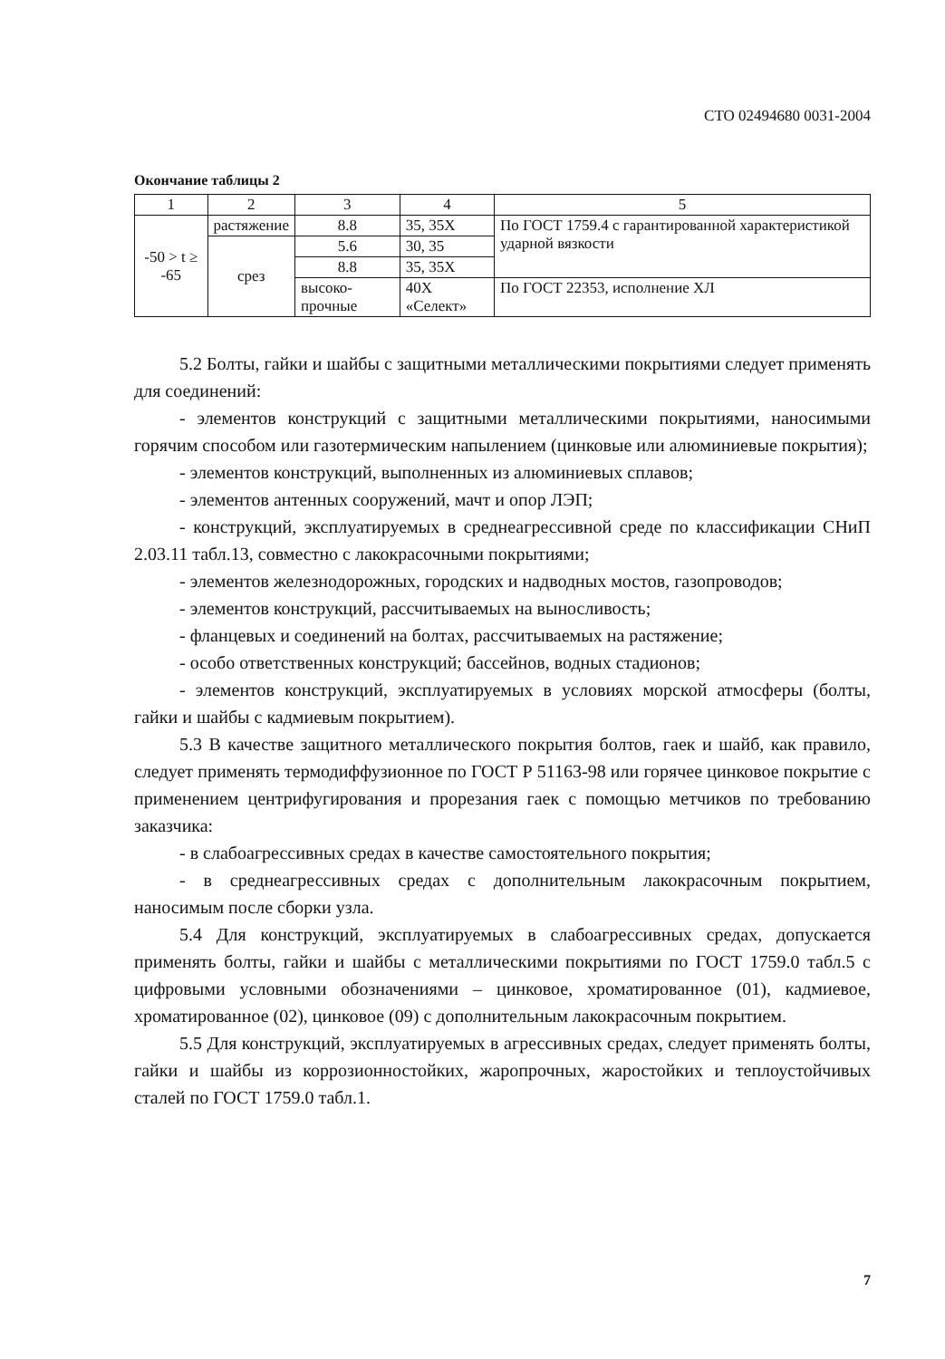СТО 02494680 0031-2004
Окончание таблицы 2
| 1 | 2 | 3 | 4 | 5 |
| --- | --- | --- | --- | --- |
| -50 > t ≥ -65 | растяжение | 8.8 | 35, 35Х | По ГОСТ 1759.4 с гарантированной характеристикой ударной вязкости |
| | срез | 5.6 | 30, 35 | |
| | | 8.8 | 35, 35Х | |
| | | высоко-прочные | 40Х «Селект» | По ГОСТ 22353, исполнение ХЛ |
5.2 Болты, гайки и шайбы с защитными металлическими покрытиями следует применять для соединений:
- элементов конструкций с защитными металлическими покрытиями, наносимыми горячим способом или газотермическим напылением (цинковые или алюминиевые покрытия);
- элементов конструкций, выполненных из алюминиевых сплавов;
- элементов антенных сооружений, мачт и опор ЛЭП;
- конструкций, эксплуатируемых в среднеагрессивной среде по классификации СНиП 2.03.11 табл.13, совместно с лакокрасочными покрытиями;
- элементов железнодорожных, городских и надводных мостов, газопроводов;
- элементов конструкций, рассчитываемых на выносливость;
- фланцевых и соединений на болтах, рассчитываемых на растяжение;
- особо ответственных конструкций; бассейнов, водных стадионов;
- элементов конструкций, эксплуатируемых в условиях морской атмосферы (болты, гайки и шайбы с кадмиевым покрытием).
5.3 В качестве защитного металлического покрытия болтов, гаек и шайб, как правило, следует применять термодиффузионное по ГОСТ Р 51163-98 или горячее цинковое покрытие с применением центрифугирования и прорезания гаек с помощью метчиков по требованию заказчика:
- в слабоагрессивных средах в качестве самостоятельного покрытия;
- в среднеагрессивных средах с дополнительным лакокрасочным покрытием, наносимым после сборки узла.
5.4 Для конструкций, эксплуатируемых в слабоагрессивных средах, допускается применять болты, гайки и шайбы с металлическими покрытиями по ГОСТ 1759.0 табл.5 с цифровыми условными обозначениями – цинковое, хроматированное (01), кадмиевое, хроматированное (02), цинковое (09) с дополнительным лакокрасочным покрытием.
5.5 Для конструкций, эксплуатируемых в агрессивных средах, следует применять болты, гайки и шайбы из коррозионностойких, жаропрочных, жаростойких и теплоустойчивых сталей по ГОСТ 1759.0 табл.1.
7